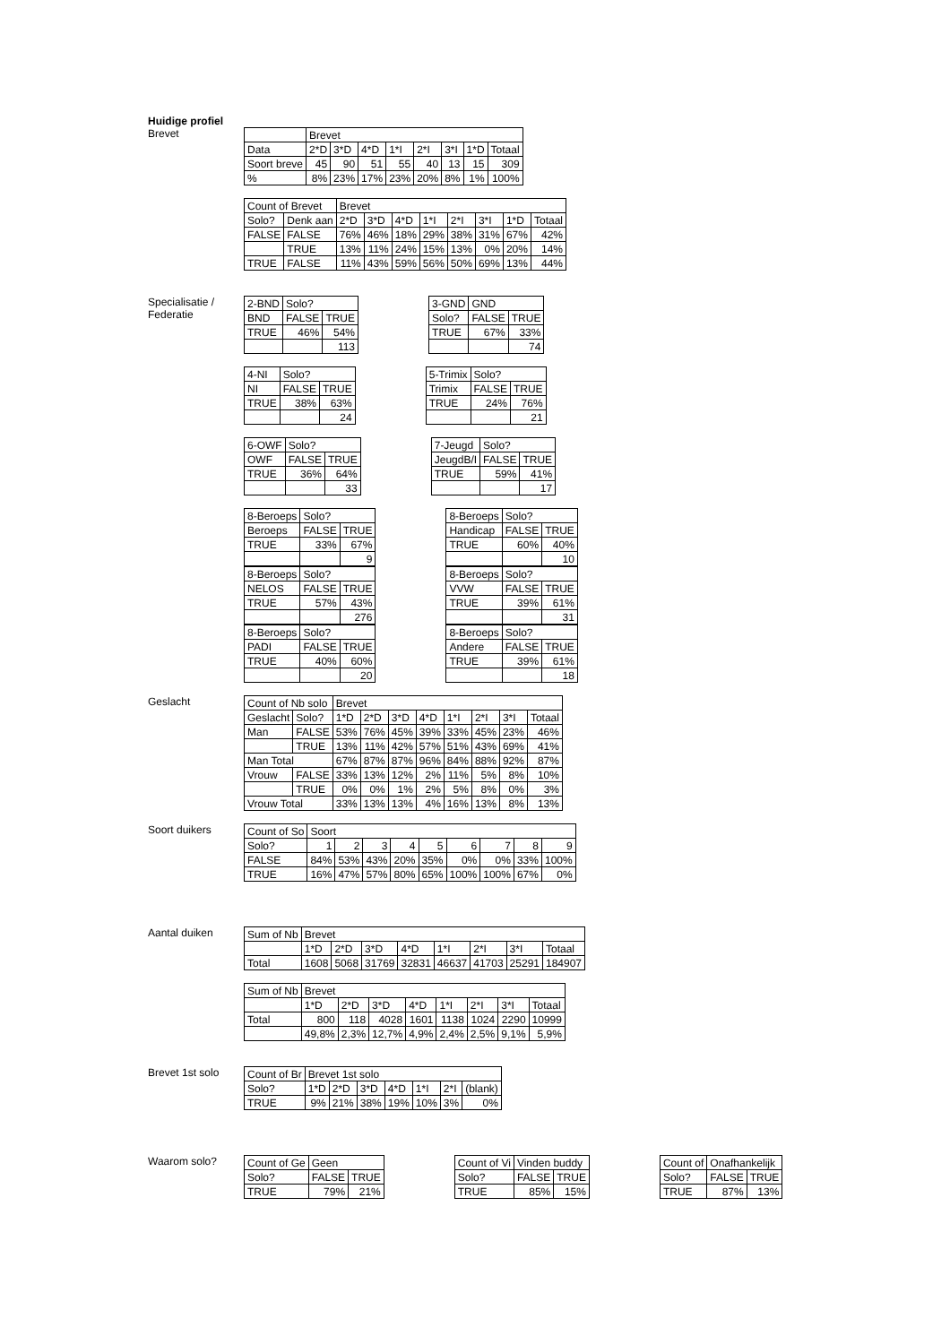Huidige profiel
Brevet
| | Brevet | | | | | | | |
| Data | 2*D | 3*D | 4*D | 1*I | 2*I | 3*I | 1*D | Totaal |
| Soort breve | 45 | 90 | 51 | 55 | 40 | 13 | 15 | 309 |
| % | 8% | 23% | 17% | 23% | 20% | 8% | 1% | 100% |
| Count of Brevet | | Brevet | | | | | | | |
| Solo? | Denk aan | 2*D | 3*D | 4*D | 1*I | 2*I | 3*I | 1*D | Totaal |
| FALSE | FALSE | 76% | 46% | 18% | 29% | 38% | 31% | 67% | 42% |
| | TRUE | 13% | 11% | 24% | 15% | 13% | 0% | 20% | 14% |
| TRUE | FALSE | 11% | 43% | 59% | 56% | 50% | 69% | 13% | 44% |
Specialisatie / Federatie
| 2-BND | Solo? | |
| BND | FALSE | TRUE |
| TRUE | 46% | 54% |
| | | 113 |
| 3-GND | GND | |
| Solo? | FALSE | TRUE |
| TRUE | 67% | 33% |
| | | 74 |
| 4-NI | Solo? | |
| NI | FALSE | TRUE |
| TRUE | 38% | 63% |
| | | 24 |
| 5-Trimix | Solo? | |
| Trimix | FALSE | TRUE |
| TRUE | 24% | 76% |
| | | 21 |
| 6-OWF | Solo? | |
| OWF | FALSE | TRUE |
| TRUE | 36% | 64% |
| | | 33 |
| 7-Jeugd | Solo? | |
| JeugdB/I | FALSE | TRUE |
| TRUE | 59% | 41% |
| | | 17 |
| 8-Beroeps | Solo? | |
| Beroeps | FALSE | TRUE |
| TRUE | 33% | 67% |
| | | 9 |
| 8-Beroeps | Solo? | |
| Handicap | FALSE | TRUE |
| TRUE | 60% | 40% |
| | | 10 |
| 8-Beroeps | Solo? | |
| NELOS | FALSE | TRUE |
| TRUE | 57% | 43% |
| | | 276 |
| 8-Beroeps | Solo? | |
| VVW | FALSE | TRUE |
| TRUE | 39% | 61% |
| | | 31 |
| 8-Beroeps | Solo? | |
| PADI | FALSE | TRUE |
| TRUE | 40% | 60% |
| | | 20 |
| 8-Beroeps | Solo? | |
| Andere | FALSE | TRUE |
| TRUE | 39% | 61% |
| | | 18 |
Geslacht
| Count of Nb solo | | Brevet | | | | | | | |
| Geslacht | Solo? | 1*D | 2*D | 3*D | 4*D | 1*I | 2*I | 3*I | Totaal |
| Man | FALSE | 53% | 76% | 45% | 39% | 33% | 45% | 23% | 46% |
| | TRUE | 13% | 11% | 42% | 57% | 51% | 43% | 69% | 41% |
| Man Total | | 67% | 87% | 87% | 96% | 84% | 88% | 92% | 87% |
| Vrouw | FALSE | 33% | 13% | 12% | 2% | 11% | 5% | 8% | 10% |
| | TRUE | 0% | 0% | 1% | 2% | 5% | 8% | 0% | 3% |
| Vrouw Total | | 33% | 13% | 13% | 4% | 16% | 13% | 8% | 13% |
Soort duikers
| Count of So | Soort | | | | | | | | |
| Solo? | 1 | 2 | 3 | 4 | 5 | 6 | 7 | 8 | 9 |
| FALSE | 84% | 53% | 43% | 20% | 35% | 0% | 0% | 33% | 100% |
| TRUE | 16% | 47% | 57% | 80% | 65% | 100% | 100% | 67% | 0% |
Aantal duiken
| Sum of Nb | Brevet | | | | | | | |
| | 1*D | 2*D | 3*D | 4*D | 1*I | 2*I | 3*I | Totaal |
| Total | 1608 | 5068 | 31769 | 32831 | 46637 | 41703 | 25291 | 184907 |
| Sum of Nb | Brevet | | | | | | | |
| | 1*D | 2*D | 3*D | 4*D | 1*I | 2*I | 3*I | Totaal |
| Total | 800 | 118 | 4028 | 1601 | 1138 | 1024 | 2290 | 10999 |
| | 49,8% | 2,3% | 12,7% | 4,9% | 2,4% | 2,5% | 9,1% | 5,9% |
Brevet 1st solo
| Count of Br | Brevet 1st solo | | | | | | |
| Solo? | 1*D | 2*D | 3*D | 4*D | 1*I | 2*I | (blank) |
| TRUE | 9% | 21% | 38% | 19% | 10% | 3% | 0% |
Waarom solo?
| Count of Ge | Geen | |
| Solo? | FALSE | TRUE |
| TRUE | 79% | 21% |
| Count of Vi | Vinden buddy | |
| Solo? | FALSE | TRUE |
| TRUE | 85% | 15% |
| Count of | Onafhankelijk | |
| Solo? | FALSE | TRUE |
| TRUE | 87% | 13% |